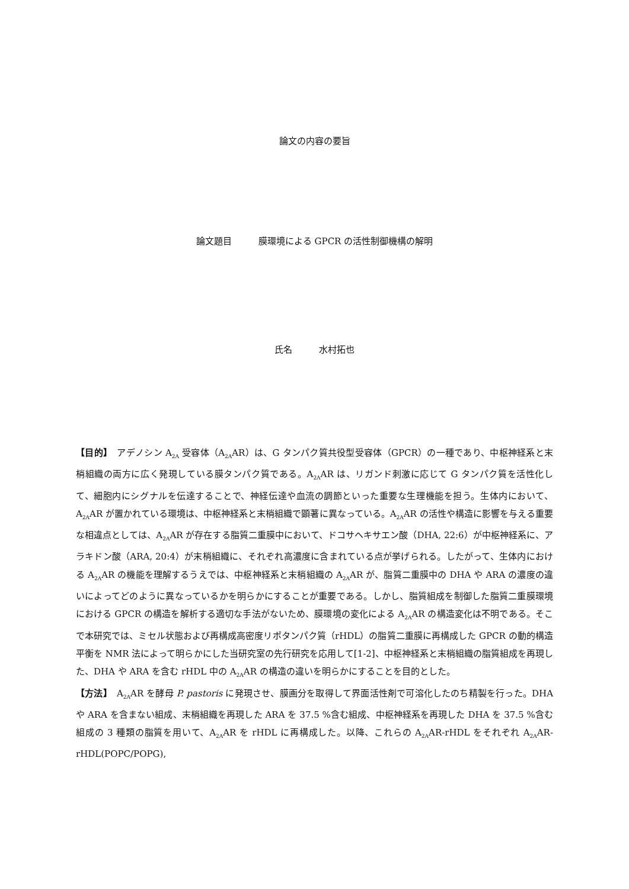論文の内容の要旨
論文題目　　　膜環境による GPCR の活性制御機構の解明
氏名　　　水村拓也
【目的】　アデノシン A<sub>2A</sub> 受容体（A<sub>2A</sub>AR）は、G タンパク質共役型受容体（GPCR）の一種であり、中枢神経系と末梢組織の両方に広く発現している膜タンパク質である。A<sub>2A</sub>AR は、リガンド刺激に応じて G タンパク質を活性化して、細胞内にシグナルを伝達することで、神経伝達や血流の調節といった重要な生理機能を担う。生体内において、A<sub>2A</sub>AR が置かれている環境は、中枢神経系と末梢組織で顕著に異なっている。A<sub>2A</sub>AR の活性や構造に影響を与える重要な相違点としては、A<sub>2A</sub>AR が存在する脂質二重膜中において、ドコサヘキサエン酸（DHA, 22:6）が中枢神経系に、アラキドン酸（ARA, 20:4）が末梢組織に、それぞれ高濃度に含まれている点が挙げられる。したがって、生体内における A<sub>2A</sub>AR の機能を理解するうえでは、中枢神経系と末梢組織の A<sub>2A</sub>AR が、脂質二重膜中の DHA や ARA の濃度の違いによってどのように異なっているかを明らかにすることが重要である。しかし、脂質組成を制御した脂質二重膜環境における GPCR の構造を解析する適切な手法がないため、膜環境の変化による A<sub>2A</sub>AR の構造変化は不明である。そこで本研究では、ミセル状態および再構成高密度リポタンパク質（rHDL）の脂質二重膜に再構成した GPCR の動的構造平衡を NMR 法によって明らかにした当研究室の先行研究を応用して[1-2]、中枢神経系と末梢組織の脂質組成を再現した、DHA や ARA を含む rHDL 中の A<sub>2A</sub>AR の構造の違いを明らかにすることを目的とした。
【方法】　A<sub>2A</sub>AR を酵母 P. pastoris に発現させ、膜画分を取得して界面活性剤で可溶化したのち精製を行った。DHA や ARA を含まない組成、末梢組織を再現した ARA を 37.5 %含む組成、中枢神経系を再現した DHA を 37.5 %含む組成の 3 種類の脂質を用いて、A<sub>2A</sub>AR を rHDL に再構成した。以降、これらの A<sub>2A</sub>AR-rHDL をそれぞれ A<sub>2A</sub>AR-rHDL(POPC/POPG),